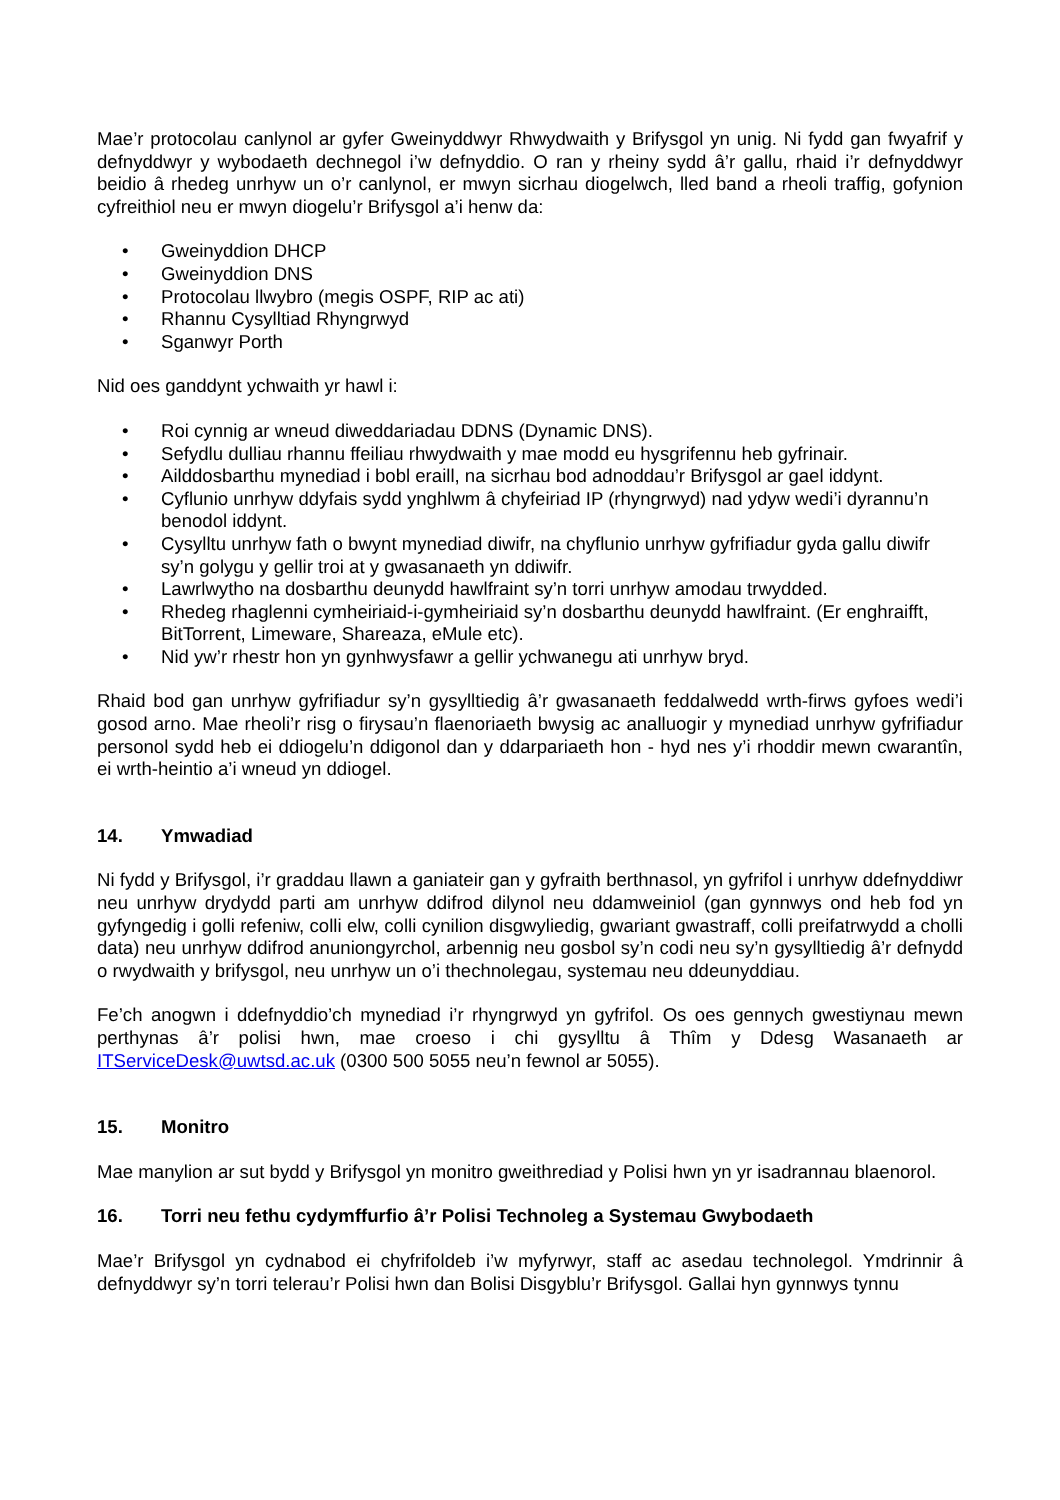Mae’r protocolau canlynol ar gyfer Gweinyddwyr Rhwydwaith y Brifysgol yn unig. Ni fydd gan fwyafrif y defnyddwyr y wybodaeth dechnegol i’w defnyddio. O ran y rheiny sydd â’r gallu, rhaid i’r defnyddwyr beidio â rhedeg unrhyw un o’r canlynol, er mwyn sicrhau diogelwch, lled band a rheoli traffig, gofynion cyfreithiol neu er mwyn diogelu’r Brifysgol a’i henw da:
• Gweinyddion DHCP
• Gweinyddion DNS
• Protocolau llwybro (megis OSPF, RIP ac ati)
• Rhannu Cysylltiad Rhyngrwyd
• Sganwyr Porth
Nid oes ganddynt ychwaith yr hawl i:
• Roi cynnig ar wneud diweddariadau DDNS (Dynamic DNS).
• Sefydlu dulliau rhannu ffeiliau rhwydwaith y mae modd eu hysgrifennu heb gyfrinair.
• Ailddosbarthu mynediad i bobl eraill, na sicrhau bod adnoddau’r Brifysgol ar gael iddynt.
• Cyflunio unrhyw ddyfais sydd ynghlwm â chyfeiriad IP (rhyngrwyd) nad ydyw wedi’i dyrannu’n benodol iddynt.
• Cysylltu unrhyw fath o bwynt mynediad diwifr, na chyflunio unrhyw gyfrifiadur gyda gallu diwifr sy’n golygu y gellir troi at y gwasanaeth yn ddiwifr.
• Lawrlwytho na dosbarthu deunydd hawlfraint sy’n torri unrhyw amodau trwydded.
• Rhedeg rhaglenni cymheiriaid-i-gymheiriaid sy’n dosbarthu deunydd hawlfraint. (Er enghraifft, BitTorrent, Limeware, Shareaza, eMule etc).
• Nid yw’r rhestr hon yn gynhwysfawr a gellir ychwanegu ati unrhyw bryd.
Rhaid bod gan unrhyw gyfrifiadur sy’n gysylltiedig â’r gwasanaeth feddalwedd wrth-firws gyfoes wedi’i gosod arno. Mae rheoli’r risg o firysau’n flaenoriaeth bwysig ac analluogir y mynediad unrhyw gyfrifiadur personol sydd heb ei ddiogelu’n ddigonol dan y ddarpariaeth hon - hyd nes y’i rhoddir mewn cwarantîn, ei wrth-heintio a’i wneud yn ddiogel.
14. Ymwadiad
Ni fydd y Brifysgol, i’r graddau llawn a ganiateir gan y gyfraith berthnasol, yn gyfrifol i unrhyw ddefnyddiwr neu unrhyw drydydd parti am unrhyw ddifrod dilynol neu ddamweiniol (gan gynnwys ond heb fod yn gyfyngedig i golli refeniw, colli elw, colli cynilion disgwyliedig, gwariant gwastraff, colli preifatrwydd a cholli data) neu unrhyw ddifrod anuniongyrchol, arbennig neu gosbol sy’n codi neu sy’n gysylltiedig â’r defnydd o rwydwaith y brifysgol, neu unrhyw un o’i thechnolegau, systemau neu ddeunyddiau.
Fe’ch anogwn i ddefnyddio’ch mynediad i’r rhyngrwyd yn gyfrifol. Os oes gennych gwestiynau mewn perthynas â’r polisi hwn, mae croeso i chi gysylltu â Thîm y Ddesg Wasanaeth ar ITServiceDesk@uwtsd.ac.uk (0300 500 5055 neu’n fewnol ar 5055).
15. Monitro
Mae manylion ar sut bydd y Brifysgol yn monitro gweithrediad y Polisi hwn yn yr isadrannau blaenorol.
16. Torri neu fethu cydymffurfio â’r Polisi Technoleg a Systemau Gwybodaeth
Mae’r Brifysgol yn cydnabod ei chyfrifoldeb i’w myfyrwyr, staff ac asedau technolegol. Ymdrinnir â defnyddwyr sy’n torri telerau’r Polisi hwn dan Bolisi Disgyblu’r Brifysgol. Gallai hyn gynnwys tynnu